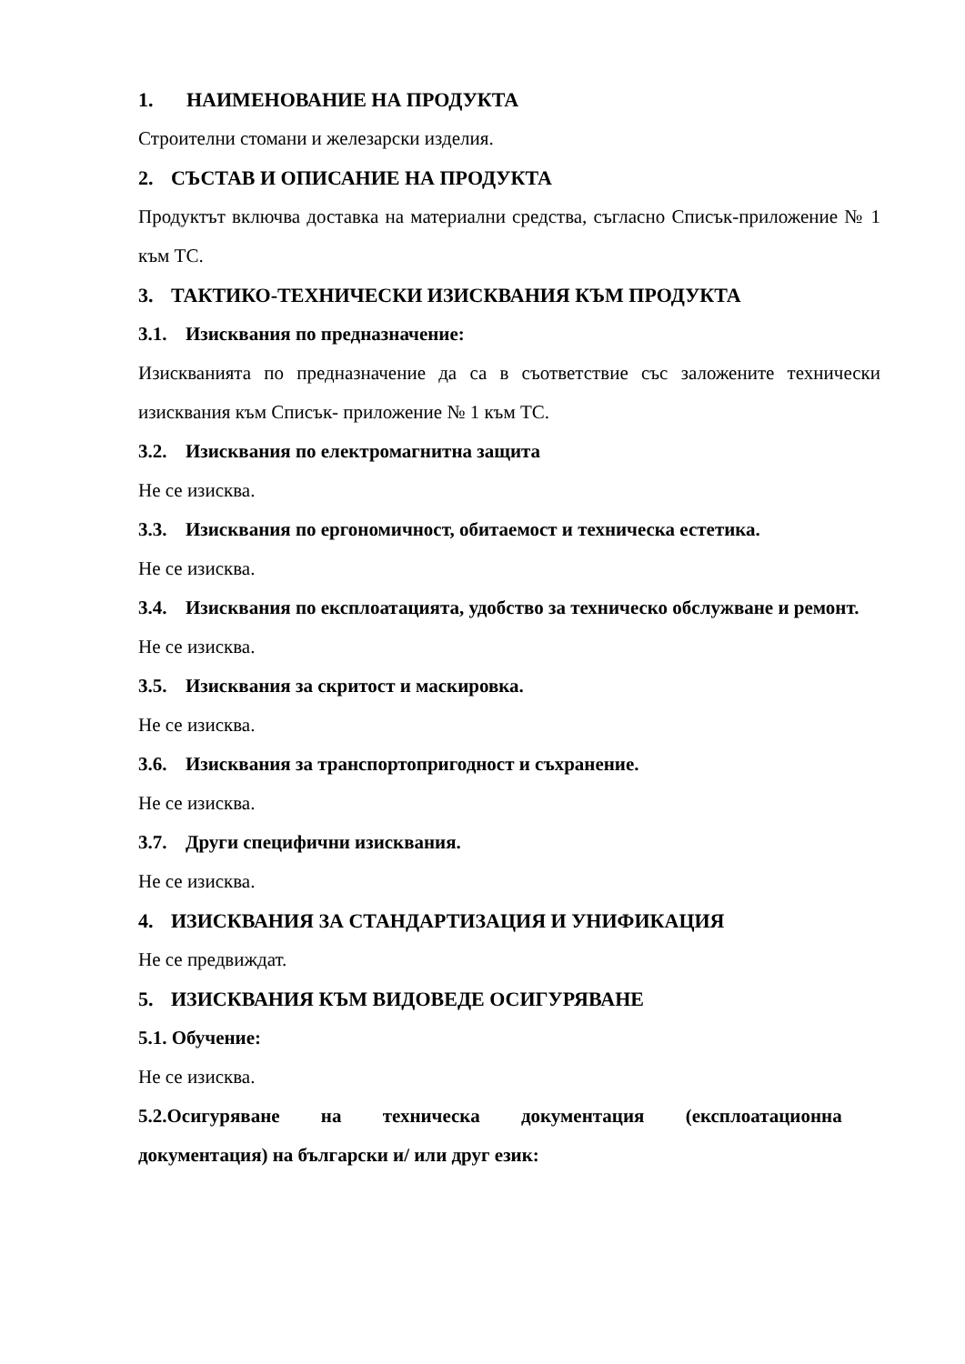1. НАИМЕНОВАНИЕ НА ПРОДУКТА
Строителни стомани и железарски изделия.
2. СЪСТАВ И ОПИСАНИЕ НА ПРОДУКТА
Продуктът включва доставка на материални средства, съгласно Списък-приложение № 1 към ТС.
3. ТАКТИКО-ТЕХНИЧЕСКИ ИЗИСКВАНИЯ КЪМ ПРОДУКТА
3.1. Изисквания по предназначение:
Изискванията по предназначение да са в съответствие със заложените технически изисквания към Списък- приложение № 1 към ТС.
3.2. Изисквания по електромагнитна защита
Не се изисква.
3.3. Изисквания по ергономичност, обитаемост и техническа естетика.
Не се изисква.
3.4. Изисквания по експлоатацията, удобство за техническо обслужване и ремонт.
Не се изисква.
3.5. Изисквания за скритост и маскировка.
Не се изисква.
3.6. Изисквания за транспортопригодност и съхранение.
Не се изисква.
3.7. Други специфични изисквания.
Не се изисква.
4. ИЗИСКВАНИЯ ЗА СТАНДАРТИЗАЦИЯ И УНИФИКАЦИЯ
Не се предвиждат.
5. ИЗИСКВАНИЯ КЪМ ВИДОВЕДЕ ОСИГУРЯВАНЕ
5.1. Обучение:
Не се изисква.
5.2.Осигуряване на техническа документация (експлоатационна
документация) на български и/ или друг език: